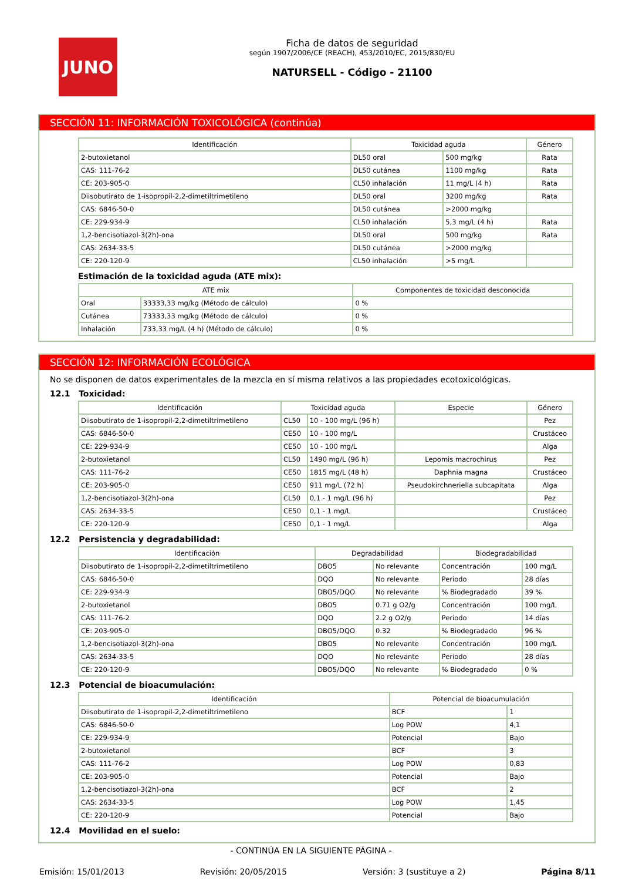JUNO
Ficha de datos de seguridad
según 1907/2006/CE (REACH), 453/2010/EC, 2015/830/EU
NATURSELL - Código - 21100
SECCIÓN 11: INFORMACIÓN TOXICOLÓGICA (continúa)
| Identificación | Toxicidad aguda | | Género |
| --- | --- | --- | --- |
| 2-butoxietanol | DL50 oral | 500 mg/kg | Rata |
| CAS: 111-76-2 | DL50 cutánea | 1100 mg/kg | Rata |
| CE: 203-905-0 | CL50 inhalación | 11 mg/L (4 h) | Rata |
| Diisobutirato de 1-isopropil-2,2-dimetiltrimetileno | DL50 oral | 3200 mg/kg | Rata |
| CAS: 6846-50-0 | DL50 cutánea | >2000 mg/kg | |
| CE: 229-934-9 | CL50 inhalación | 5,3 mg/L (4 h) | Rata |
| 1,2-bencisotiazol-3(2h)-ona | DL50 oral | 500 mg/kg | Rata |
| CAS: 2634-33-5 | DL50 cutánea | >2000 mg/kg | |
| CE: 220-120-9 | CL50 inhalación | >5 mg/L | |
Estimación de la toxicidad aguda (ATE mix):
| ATE mix | | Componentes de toxicidad desconocida |
| --- | --- | --- |
| Oral | 33333,33 mg/kg (Método de cálculo) | 0 % |
| Cutánea | 73333,33 mg/kg (Método de cálculo) | 0 % |
| Inhalación | 733,33 mg/L (4 h) (Método de cálculo) | 0 % |
SECCIÓN 12: INFORMACIÓN ECOLÓGICA
No se disponen de datos experimentales de la mezcla en sí misma relativos a las propiedades ecotoxicológicas.
12.1 Toxicidad:
| Identificación | Toxicidad aguda | | Especie | Género |
| --- | --- | --- | --- | --- |
| Diisobutirato de 1-isopropil-2,2-dimetiltrimetileno | CL50 | 10 - 100 mg/L (96 h) | | Pez |
| CAS: 6846-50-0 | CE50 | 10 - 100 mg/L | | Crustáceo |
| CE: 229-934-9 | CE50 | 10 - 100 mg/L | | Alga |
| 2-butoxietanol | CL50 | 1490 mg/L (96 h) | Lepomis macrochirus | Pez |
| CAS: 111-76-2 | CE50 | 1815 mg/L (48 h) | Daphnia magna | Crustáceo |
| CE: 203-905-0 | CE50 | 911 mg/L (72 h) | Pseudokirchneriella subcapitata | Alga |
| 1,2-bencisotiazol-3(2h)-ona | CL50 | 0,1 - 1 mg/L (96 h) | | Pez |
| CAS: 2634-33-5 | CE50 | 0,1 - 1 mg/L | | Crustáceo |
| CE: 220-120-9 | CE50 | 0,1 - 1 mg/L | | Alga |
12.2 Persistencia y degradabilidad:
| Identificación | Degradabilidad | | Biodegradabilidad | |
| --- | --- | --- | --- | --- |
| Diisobutirato de 1-isopropil-2,2-dimetiltrimetileno | DBO5 | No relevante | Concentración | 100 mg/L |
| CAS: 6846-50-0 | DQO | No relevante | Periodo | 28 días |
| CE: 229-934-9 | DBO5/DQO | No relevante | % Biodegradado | 39 % |
| 2-butoxietanol | DBO5 | 0.71 g O2/g | Concentración | 100 mg/L |
| CAS: 111-76-2 | DQO | 2.2 g O2/g | Periodo | 14 días |
| CE: 203-905-0 | DBO5/DQO | 0.32 | % Biodegradado | 96 % |
| 1,2-bencisotiazol-3(2h)-ona | DBO5 | No relevante | Concentración | 100 mg/L |
| CAS: 2634-33-5 | DQO | No relevante | Periodo | 28 días |
| CE: 220-120-9 | DBO5/DQO | No relevante | % Biodegradado | 0 % |
12.3 Potencial de bioacumulación:
| Identificación | Potencial de bioacumulación | |
| --- | --- | --- |
| Diisobutirato de 1-isopropil-2,2-dimetiltrimetileno | BCF | 1 |
| CAS: 6846-50-0 | Log POW | 4,1 |
| CE: 229-934-9 | Potencial | Bajo |
| 2-butoxietanol | BCF | 3 |
| CAS: 111-76-2 | Log POW | 0,83 |
| CE: 203-905-0 | Potencial | Bajo |
| 1,2-bencisotiazol-3(2h)-ona | BCF | 2 |
| CAS: 2634-33-5 | Log POW | 1,45 |
| CE: 220-120-9 | Potencial | Bajo |
12.4 Movilidad en el suelo:
- CONTINÚA EN LA SIGUIENTE PÁGINA -
Emisión: 15/01/2013 Revisión: 20/05/2015 Versión: 3 (sustituye a 2) Página 8/11